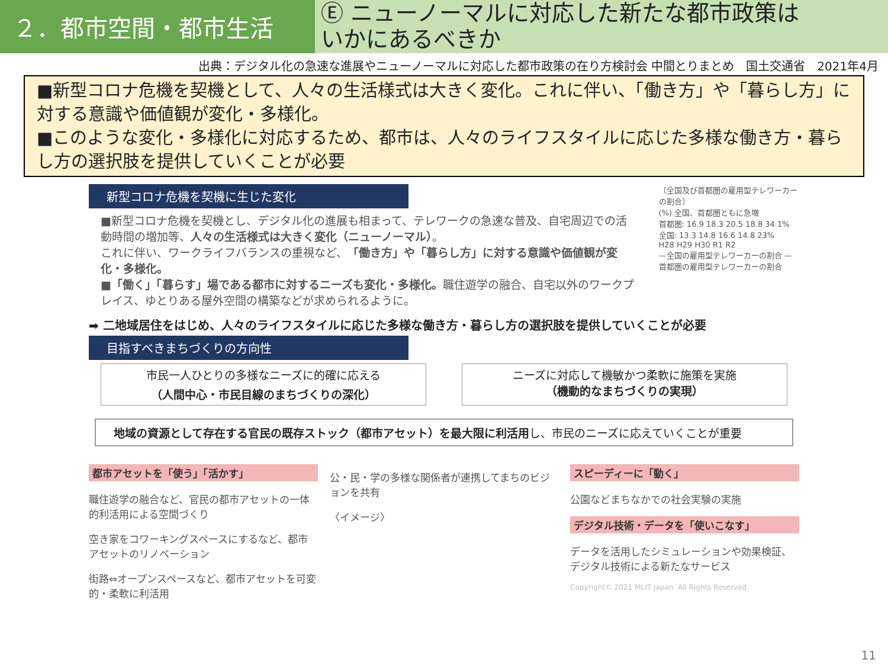２．都市空間・都市生活
Ⓔ ニューノーマルに対応した新たな都市政策は
いかにあるべきか
出典：デジタル化の急速な進展やニューノーマルに対応した都市政策の在り方検討会 中間とりまとめ　国土交通省　2021年4月
■新型コロナ危機を契機として、人々の生活様式は大きく変化。これに伴い、「働き方」や「暮らし方」に対する意識や価値観が変化・多様化。
■このような変化・多様化に対応するため、都市は、人々のライフスタイルに応じた多様な働き方・暮らし方の選択肢を提供していくことが必要
新型コロナ危機を契機に生じた変化
■新型コロナ危機を契機とし、デジタル化の進展も相まって、テレワークの急速な普及、自宅周辺での活動時間の増加等、人々の生活様式は大きく変化（ニューノーマル）。
これに伴い、ワークライフバランスの重視など、「働き方」や「暮らし方」に対する意識や価値観が変化・多様化。
■「働く」「暮らす」場である都市に対するニーズも変化・多様化。職住遊学の融合、自宅以外のワークプレイス、ゆとりある屋外空間の構築などが求められるように。
〔全国及び首都圏の雇用型テレワーカーの割合〕
(%) 全国、首都圏ともに急増
首都圏: 16.9 18.3 20.5 18.8 34.1%
全国: 13.3 14.8 16.6 14.8 23%
H28 H29 H30 R1 R2
—全国の雇用型テレワーカーの割合 —首都圏の雇用型テレワーカーの割合
➡ 二地域居住をはじめ、人々のライフスタイルに応じた多様な働き方・暮らし方の選択肢を提供していくことが必要
目指すべきまちづくりの方向性
市民一人ひとりの多様なニーズに的確に応える
（人間中心・市民目線のまちづくりの深化）
ニーズに対応して機敏かつ柔軟に施策を実施
（機動的なまちづくりの実現）
地域の資源として存在する官民の既存ストック（都市アセット）を最大限に利活用し、市民のニーズに応えていくことが重要
都市アセットを「使う」「活かす」
職住遊学の融合など、官民の都市アセットの一体的利活用による空間づくり
空き家をコワーキングスペースにするなど、都市アセットのリノベーション
街路⇔オープンスペースなど、都市アセットを可変的・柔軟に利活用
公・民・学の多様な関係者が連携してまちのビジョンを共有
〈イメージ〉
スピーディーに「動く」
公園などまちなかでの社会実験の実施
デジタル技術・データを「使いこなす」
データを活用したシミュレーションや効果検証、デジタル技術による新たなサービス
Copyright© 2021 MLIT Japan. All Rights Reserved.
11